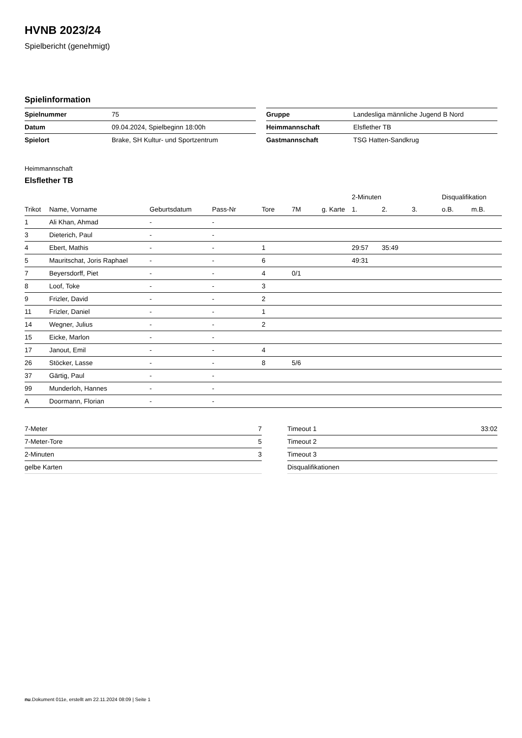HVNB 2023/24
Spielbericht (genehmigt)
Spielinformation
| Spielnummer | 75 |
| Datum | 09.04.2024, Spielbeginn 18:00h |
| Spielort | Brake, SH Kultur- und Sportzentrum |
| Gruppe | Landesliga männliche Jugend B Nord |
| Heimmannschaft | Elsflether TB |
| Gastmannschaft | TSG Hatten-Sandkrug |
Heimmannschaft
Elsflether TB
| | | | | | | | 2-Minuten | | | Disqualifikation | |
| Trikot | Name, Vorname | Geburtsdatum | Pass-Nr | Tore | 7M | g. Karte | 1. | 2. | 3. | o.B. | m.B. |
| 1 | Ali Khan, Ahmad | - | - | | | | | | | | |
| 3 | Dieterich, Paul | - | - | | | | | | | | |
| 4 | Ebert, Mathis | - | - | 1 | | | 29:57 | 35:49 | | | |
| 5 | Mauritschat, Joris Raphael | - | - | 6 | | | 49:31 | | | | |
| 7 | Beyersdorff, Piet | - | - | 4 | 0/1 | | | | | | |
| 8 | Loof, Toke | - | - | 3 | | | | | | | |
| 9 | Frizler, David | - | - | 2 | | | | | | | |
| 11 | Frizler, Daniel | - | - | 1 | | | | | | | |
| 14 | Wegner, Julius | - | - | 2 | | | | | | | |
| 15 | Eicke, Marlon | - | - | | | | | | | | |
| 17 | Janout, Emil | - | - | 4 | | | | | | | |
| 26 | Stöcker, Lasse | - | - | 8 | 5/6 | | | | | | |
| 37 | Gärtig, Paul | - | - | | | | | | | | |
| 99 | Munderloh, Hannes | - | - | | | | | | | | |
| A | Doormann, Florian | - | - | | | | | | | | |
| 7-Meter | 7 |
| 7-Meter-Tore | 5 |
| 2-Minuten | 3 |
| gelbe Karten | |
| Timeout 1 | 33:02 |
| Timeout 2 | |
| Timeout 3 | |
| Disqualifikationen | |
nu.Dokument 011e, erstellt am 22.11.2024 08:09 | Seite 1